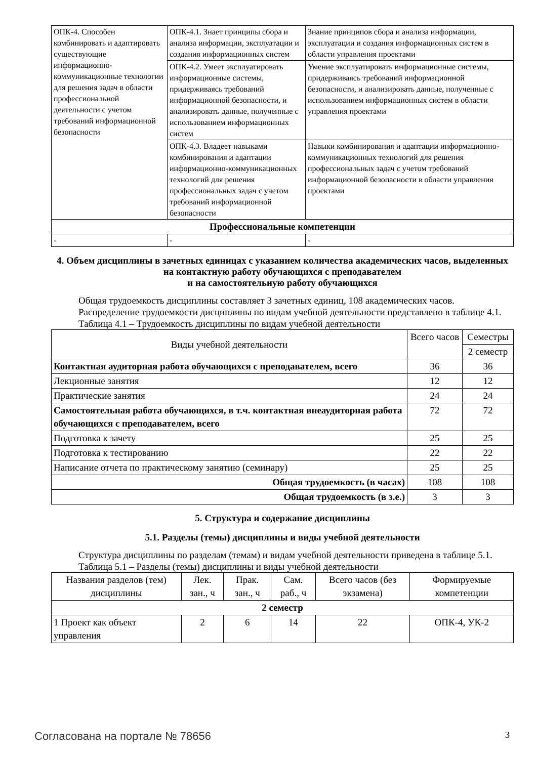| ОПК-4. Способен комбинировать и адаптировать существующие информационно-коммуникационные технологии для решения задач в области профессиональной деятельности с учетом требований информационной безопасности | ОПК-4.1. Знает принципы сбора и анализа информации, эксплуатации и создания информационных систем | Знание принципов сбора и анализа информации, эксплуатации и создания информационных систем в области управления проектами |
| | ОПК-4.2. Умеет эксплуатировать информационные системы, придерживаясь требований информационной безопасности, и анализировать данные, полученные с использованием информационных систем | Умение эксплуатировать информационные системы, придерживаясь требований информационной безопасности, и анализировать данные, полученные с использованием информационных систем в области управления проектами |
| | ОПК-4.3. Владеет навыками комбинирования и адаптации информационно-коммуникационных технологий для решения профессиональных задач с учетом требований информационной безопасности | Навыки комбинирования и адаптации информационно-коммуникационных технологий для решения профессиональных задач с учетом требований информационной безопасности в области управления проектами |
| Профессиональные компетенции | | |
| - | - | - |
4. Объем дисциплины в зачетных единицах с указанием количества академических часов, выделенных на контактную работу обучающихся с преподавателем
и на самостоятельную работу обучающихся
Общая трудоемкость дисциплины составляет 3 зачетных единиц, 108 академических часов.
Распределение трудоемкости дисциплины по видам учебной деятельности представлено в таблице 4.1.
Таблица 4.1 – Трудоемкость дисциплины по видам учебной деятельности
| Виды учебной деятельности | Всего часов | Семестры |
| --- | --- | --- |
| | | 2 семестр |
| Контактная аудиторная работа обучающихся с преподавателем, всего | 36 | 36 |
| Лекционные занятия | 12 | 12 |
| Практические занятия | 24 | 24 |
| Самостоятельная работа обучающихся, в т.ч. контактная внеаудиторная работа обучающихся с преподавателем, всего | 72 | 72 |
| Подготовка к зачету | 25 | 25 |
| Подготовка к тестированию | 22 | 22 |
| Написание отчета по практическому занятию (семинару) | 25 | 25 |
| Общая трудоемкость (в часах) | 108 | 108 |
| Общая трудоемкость (в з.е.) | 3 | 3 |
5. Структура и содержание дисциплины
5.1. Разделы (темы) дисциплины и виды учебной деятельности
Структура дисциплины по разделам (темам) и видам учебной деятельности приведена в таблице 5.1.
Таблица 5.1 – Разделы (темы) дисциплины и виды учебной деятельности
| Названия разделов (тем) дисциплины | Лек. зан., ч | Прак. зан., ч | Сам. раб., ч | Всего часов (без экзамена) | Формируемые компетенции |
| --- | --- | --- | --- | --- | --- |
| 2 семестр | | | | | |
| 1 Проект как объект управления | 2 | 6 | 14 | 22 | ОПК-4, УК-2 |
Согласована на портале № 78656 3